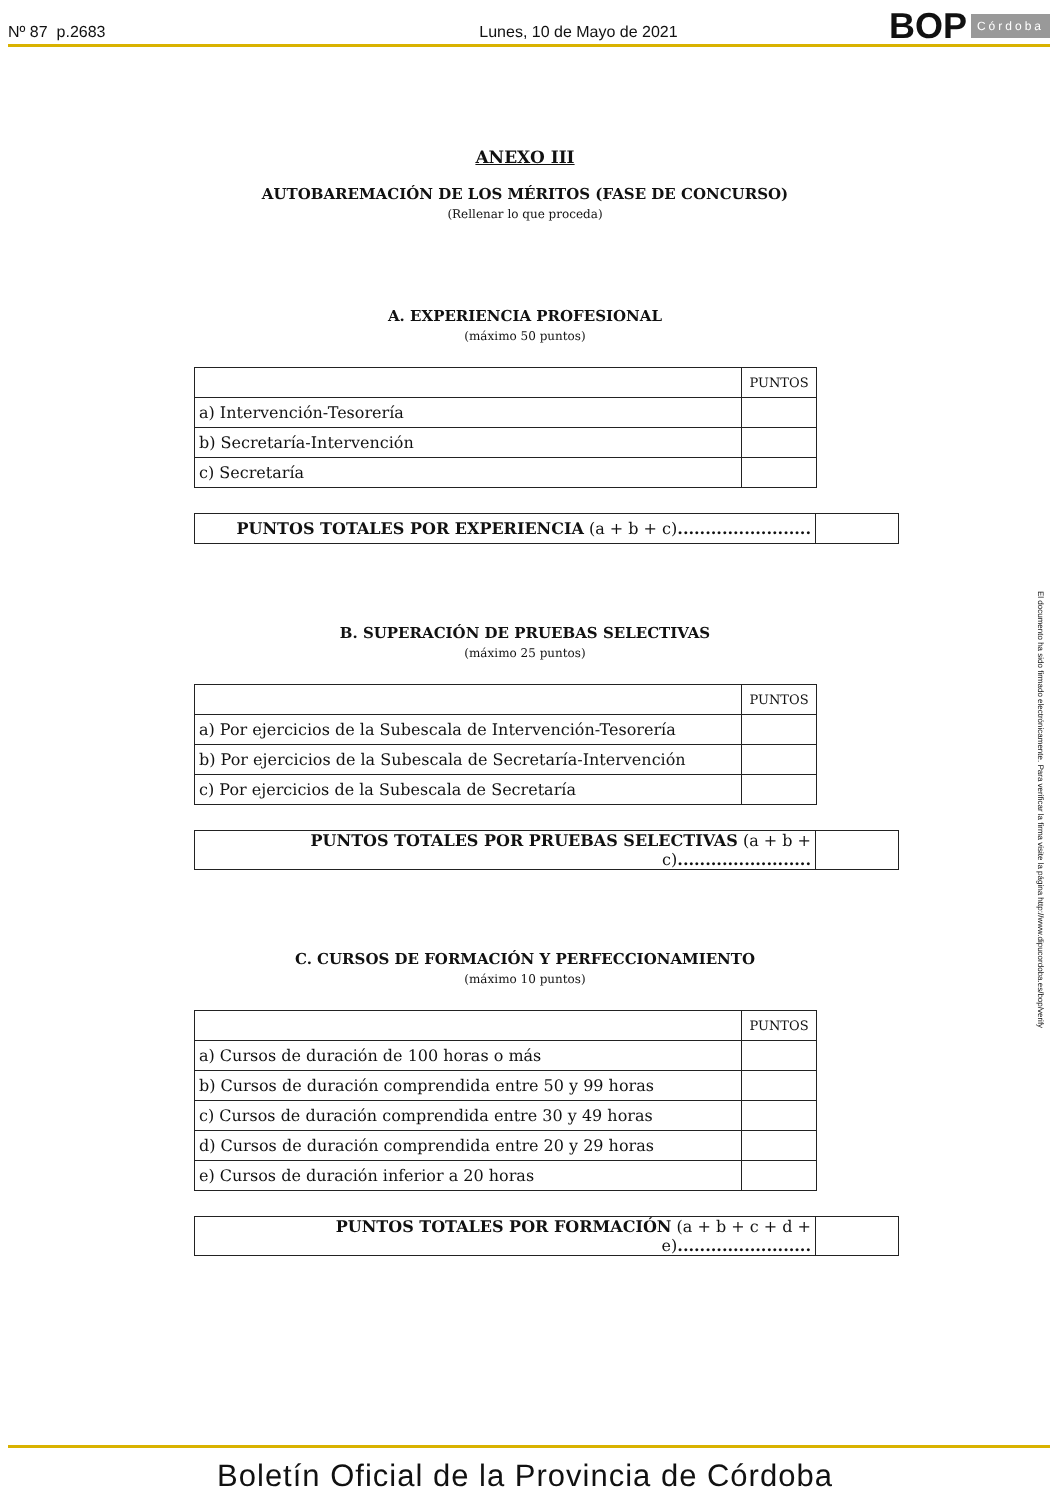Nº 87 p.2683
Lunes, 10 de Mayo de 2021
BOP Córdoba
ANEXO III
AUTOBAREMACIÓN DE LOS MÉRITOS (FASE DE CONCURSO)
(Rellenar lo que proceda)
A. EXPERIENCIA PROFESIONAL
(máximo 50 puntos)
| | PUNTOS |
| a) Intervención-Tesorería | |
| b) Secretaría-Intervención | |
| c) Secretaría | |
| PUNTOS TOTALES POR EXPERIENCIA (a + b + c) ........................ | |
B. SUPERACIÓN DE PRUEBAS SELECTIVAS
(máximo 25 puntos)
| | PUNTOS |
| a) Por ejercicios de la Subescala de Intervención-Tesorería | |
| b) Por ejercicios de la Subescala de Secretaría-Intervención | |
| c) Por ejercicios de la Subescala de Secretaría | |
| PUNTOS TOTALES POR PRUEBAS SELECTIVAS (a + b + c) ........................ | |
C. CURSOS DE FORMACIÓN Y PERFECCIONAMIENTO
(máximo 10 puntos)
| | PUNTOS |
| a) Cursos de duración de 100 horas o más | |
| b) Cursos de duración comprendida entre 50 y 99 horas | |
| c) Cursos de duración comprendida entre 30 y 49 horas | |
| d) Cursos de duración comprendida entre 20 y 29 horas | |
| e) Cursos de duración inferior a 20 horas | |
| PUNTOS TOTALES POR FORMACIÓN (a + b + c + d + e) ........................ | |
Boletín Oficial de la Provincia de Córdoba
El documento ha sido firmado electrónicamente. Para verificar la firma visite la página http://www.dipucordoba.es/bop/verify